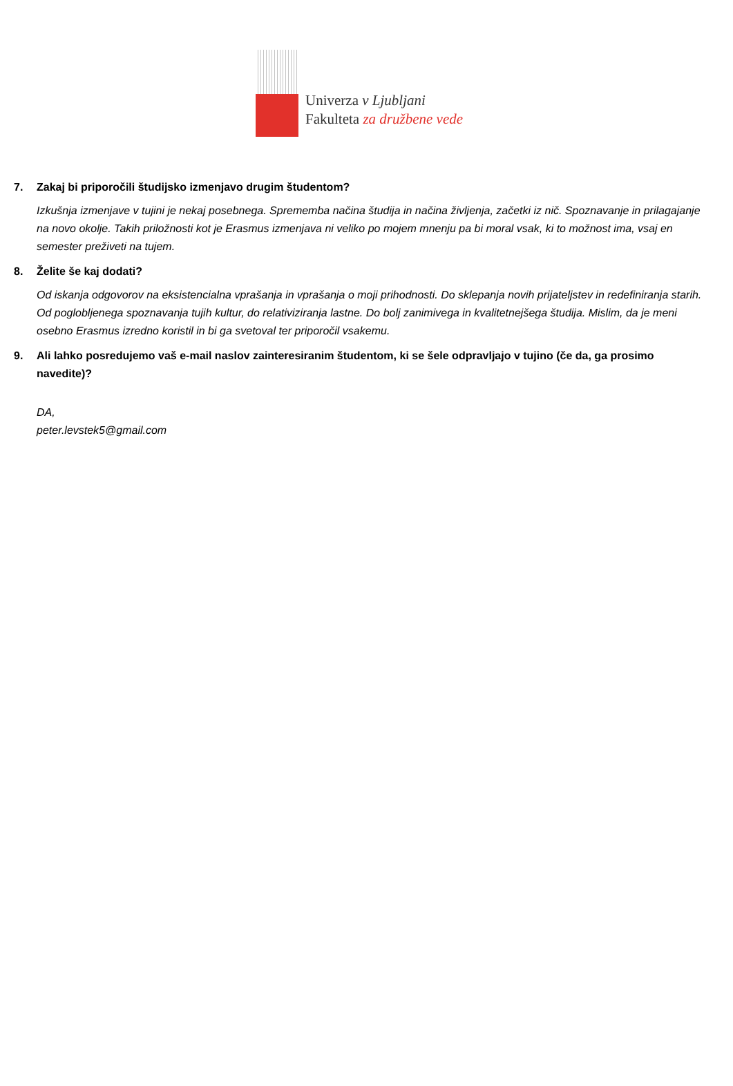Univerza v Ljubljani
Fakulteta za družbene vede
7. Zakaj bi priporočili študijsko izmenjavo drugim študentom?
Izkušnja izmenjave v tujini je nekaj posebnega. Sprememba načina študija in načina življenja, začetki iz nič. Spoznavanje in prilagajanje na novo okolje. Takih priložnosti kot je Erasmus izmenjava ni veliko po mojem mnenju pa bi moral vsak, ki to možnost ima, vsaj en semester preživeti na tujem.
8. Želite še kaj dodati?
Od iskanja odgovorov na eksistencialna vprašanja in vprašanja o moji prihodnosti. Do sklepanja novih prijateljstev in redefiniranja starih. Od poglobljenega spoznavanja tujih kultur, do relativiziranja lastne. Do bolj zanimivega in kvalitetnejšega študija. Mislim, da je meni osebno Erasmus izredno koristil in bi ga svetoval ter priporočil vsakemu.
9. Ali lahko posredujemo vaš e-mail naslov zainteresiranim študentom, ki se šele odpravljajo v tujino (če da, ga prosimo navedite)?
DA,
peter.levstek5@gmail.com